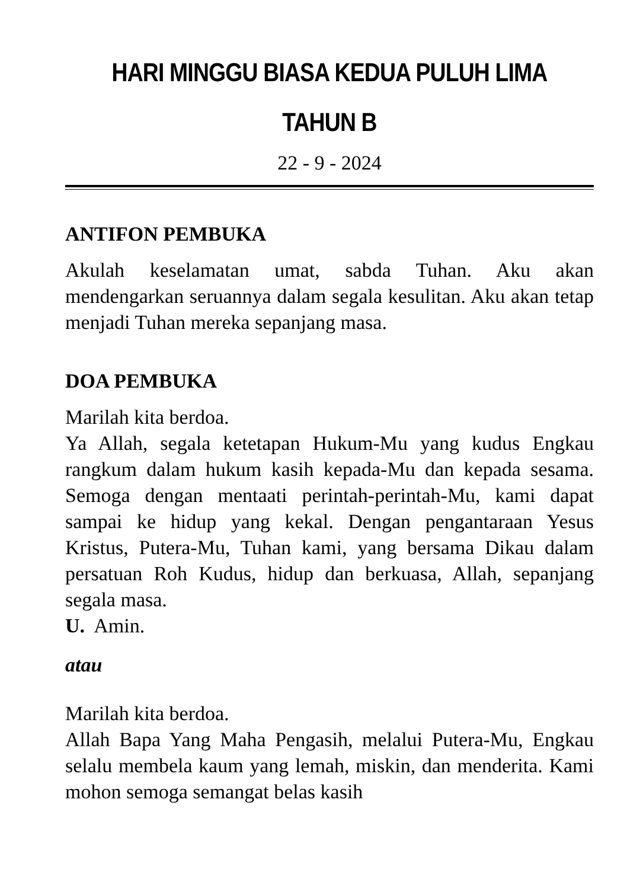HARI MINGGU BIASA KEDUA PULUH LIMA
TAHUN B
22 - 9 - 2024
ANTIFON PEMBUKA
Akulah keselamatan umat, sabda Tuhan. Aku akan mendengarkan seruannya dalam segala kesulitan. Aku akan tetap menjadi Tuhan mereka sepanjang masa.
DOA PEMBUKA
Marilah kita berdoa.
Ya Allah, segala ketetapan Hukum-Mu yang kudus Engkau rangkum dalam hukum kasih kepada-Mu dan kepada sesama. Semoga dengan mentaati perintah-perintah-Mu, kami dapat sampai ke hidup yang kekal. Dengan pengantaraan Yesus Kristus, Putera-Mu, Tuhan kami, yang bersama Dikau dalam persatuan Roh Kudus, hidup dan berkuasa, Allah, sepanjang segala masa.
U. Amin.
atau
Marilah kita berdoa.
Allah Bapa Yang Maha Pengasih, melalui Putera-Mu, Engkau selalu membela kaum yang lemah, miskin, dan menderita. Kami mohon semoga semangat belas kasih